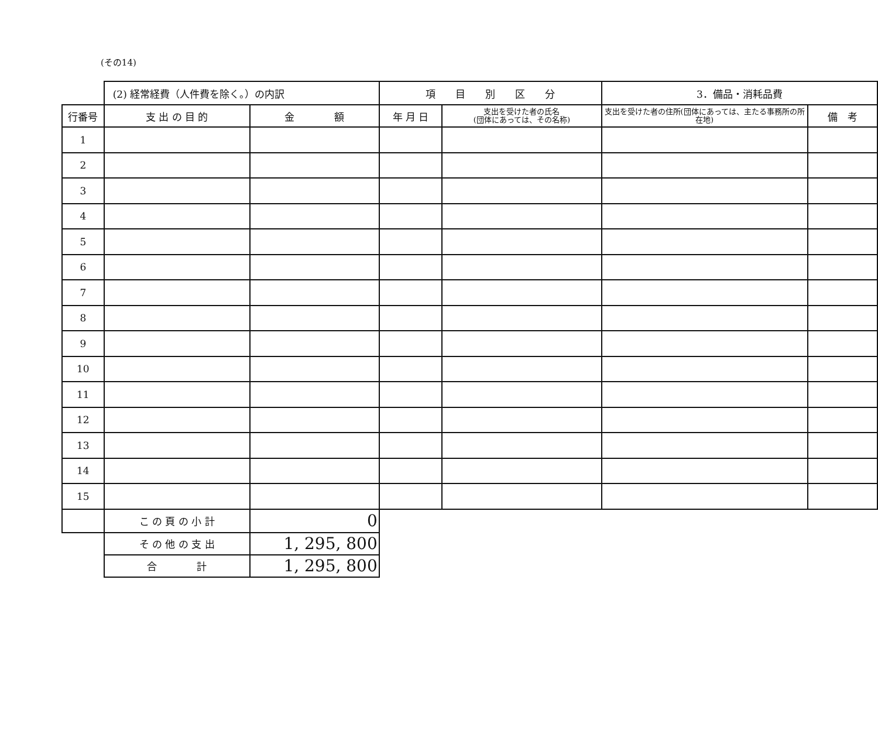(その14)
| | (2) 経常経費（人件費を除く。）の内訳 | | 項 目 別 区 分 | | 3．備品・消耗品費 | |
| --- | --- | --- | --- | --- | --- | --- |
| 行番号 | 支 出 の 目 的 | 金 額 | 年 月 日 | 支出を受けた者の氏名 (団体にあっては、その名称) | 支出を受けた者の住所(団体にあっては、主たる事務所の所在地) | 備 考 |
| 1 | | | | | | |
| 2 | | | | | | |
| 3 | | | | | | |
| 4 | | | | | | |
| 5 | | | | | | |
| 6 | | | | | | |
| 7 | | | | | | |
| 8 | | | | | | |
| 9 | | | | | | |
| 10 | | | | | | |
| 11 | | | | | | |
| 12 | | | | | | |
| 13 | | | | | | |
| 14 | | | | | | |
| 15 | | | | | | |
| | こ の 頁 の 小 計 | 0 | | | | |
| | そ の 他 の 支 出 | 1, 295, 800 | | | | |
| | 合 計 | 1, 295, 800 | | | | |